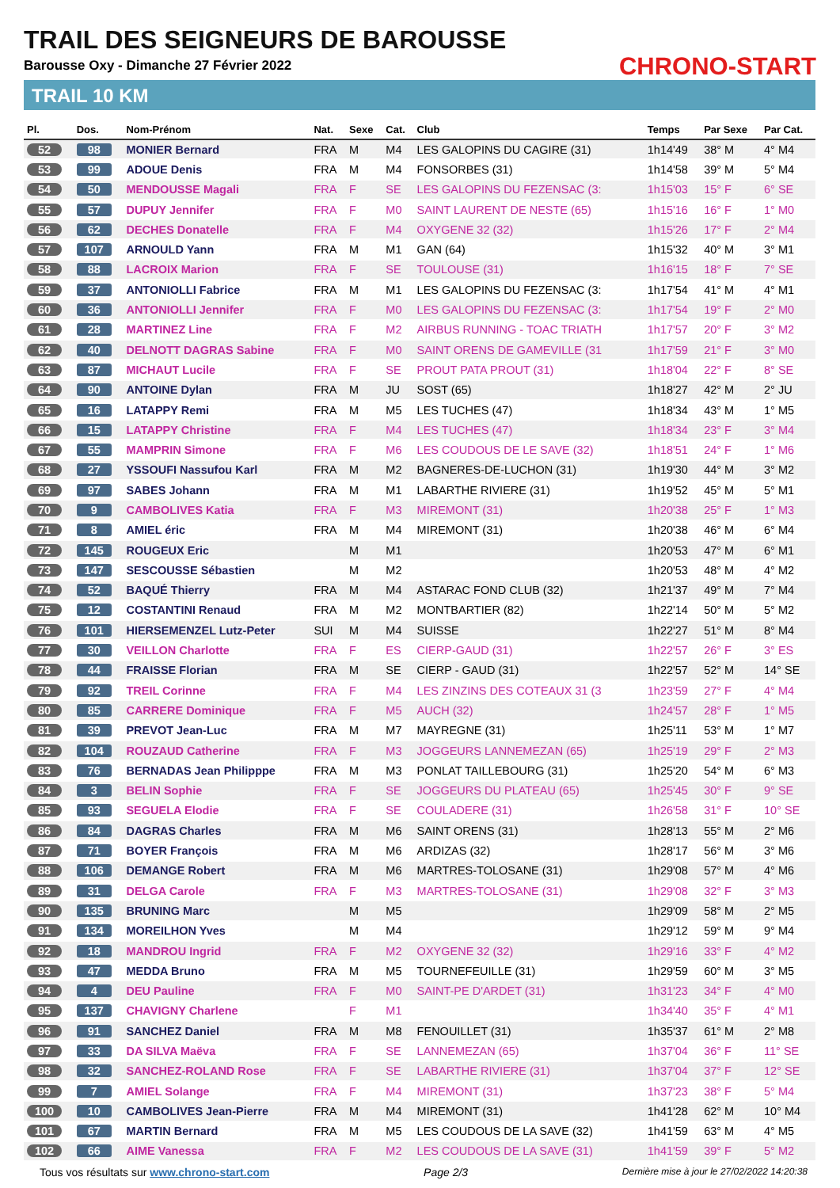TRAIL DES SEIGNEURS DE BAROUSSE
Barousse Oxy - Dimanche 27 Février 2022
CHRONO-START
TRAIL 10 KM
| Pl. | Dos. | Nom-Prénom | Nat. | Sexe | Cat. | Club | Temps | Par Sexe | Par Cat. |
| --- | --- | --- | --- | --- | --- | --- | --- | --- | --- |
| 52 | 98 | MONIER Bernard | FRA | M | M4 | LES GALOPINS DU CAGIRE (31) | 1h14'49 | 38° M | 4° M4 |
| 53 | 99 | ADOUE Denis | FRA | M | M4 | FONSORBES (31) | 1h14'58 | 39° M | 5° M4 |
| 54 | 50 | MENDOUSSE Magali | FRA | F | SE | LES GALOPINS DU FEZENSAC (3: | 1h15'03 | 15° F | 6° SE |
| 55 | 57 | DUPUY Jennifer | FRA | F | M0 | SAINT LAURENT DE NESTE (65) | 1h15'16 | 16° F | 1° M0 |
| 56 | 62 | DECHES Donatelle | FRA | F | M4 | OXYGENE 32 (32) | 1h15'26 | 17° F | 2° M4 |
| 57 | 107 | ARNOULD Yann | FRA | M | M1 | GAN (64) | 1h15'32 | 40° M | 3° M1 |
| 58 | 88 | LACROIX Marion | FRA | F | SE | TOULOUSE (31) | 1h16'15 | 18° F | 7° SE |
| 59 | 37 | ANTONIOLLI Fabrice | FRA | M | M1 | LES GALOPINS DU FEZENSAC (3: | 1h17'54 | 41° M | 4° M1 |
| 60 | 36 | ANTONIOLLI Jennifer | FRA | F | M0 | LES GALOPINS DU FEZENSAC (3: | 1h17'54 | 19° F | 2° M0 |
| 61 | 28 | MARTINEZ Line | FRA | F | M2 | AIRBUS RUNNING - TOAC TRIATH | 1h17'57 | 20° F | 3° M2 |
| 62 | 40 | DELNOTT DAGRAS Sabine | FRA | F | M0 | SAINT ORENS DE GAMEVILLE (31 | 1h17'59 | 21° F | 3° M0 |
| 63 | 87 | MICHAUT Lucile | FRA | F | SE | PROUT PATA PROUT (31) | 1h18'04 | 22° F | 8° SE |
| 64 | 90 | ANTOINE Dylan | FRA | M | JU | SOST (65) | 1h18'27 | 42° M | 2° JU |
| 65 | 16 | LATAPPY Remi | FRA | M | M5 | LES TUCHES (47) | 1h18'34 | 43° M | 1° M5 |
| 66 | 15 | LATAPPY Christine | FRA | F | M4 | LES TUCHES (47) | 1h18'34 | 23° F | 3° M4 |
| 67 | 55 | MAMPRIN Simone | FRA | F | M6 | LES COUDOUS DE LE SAVE (32) | 1h18'51 | 24° F | 1° M6 |
| 68 | 27 | YSSOUFI Nassufou Karl | FRA | M | M2 | BAGNERES-DE-LUCHON (31) | 1h19'30 | 44° M | 3° M2 |
| 69 | 97 | SABES Johann | FRA | M | M1 | LABARTHE RIVIERE (31) | 1h19'52 | 45° M | 5° M1 |
| 70 | 9 | CAMBOLIVES Katia | FRA | F | M3 | MIREMONT (31) | 1h20'38 | 25° F | 1° M3 |
| 71 | 8 | AMIEL éric | FRA | M | M4 | MIREMONT (31) | 1h20'38 | 46° M | 6° M4 |
| 72 | 145 | ROUGEUX Eric | | M | M1 | | 1h20'53 | 47° M | 6° M1 |
| 73 | 147 | SESCOUSSE Sébastien | | M | M2 | | 1h20'53 | 48° M | 4° M2 |
| 74 | 52 | BAQUÉ Thierry | FRA | M | M4 | ASTARAC FOND CLUB (32) | 1h21'37 | 49° M | 7° M4 |
| 75 | 12 | COSTANTINI Renaud | FRA | M | M2 | MONTBARTIER (82) | 1h22'14 | 50° M | 5° M2 |
| 76 | 101 | HIERSEMENZEL Lutz-Peter | SUI | M | M4 | SUISSE | 1h22'27 | 51° M | 8° M4 |
| 77 | 30 | VEILLON Charlotte | FRA | F | ES | CIERP-GAUD (31) | 1h22'57 | 26° F | 3° ES |
| 78 | 44 | FRAISSE Florian | FRA | M | SE | CIERP - GAUD (31) | 1h22'57 | 52° M | 14° SE |
| 79 | 92 | TREIL Corinne | FRA | F | M4 | LES ZINZINS DES COTEAUX 31 (3 | 1h23'59 | 27° F | 4° M4 |
| 80 | 85 | CARRERE Dominique | FRA | F | M5 | AUCH (32) | 1h24'57 | 28° F | 1° M5 |
| 81 | 39 | PREVOT Jean-Luc | FRA | M | M7 | MAYREGNE (31) | 1h25'11 | 53° M | 1° M7 |
| 82 | 104 | ROUZAUD Catherine | FRA | F | M3 | JOGGEURS LANNEMEZAN (65) | 1h25'19 | 29° F | 2° M3 |
| 83 | 76 | BERNADAS Jean Philipppe | FRA | M | M3 | PONLAT TAILLEBOURG (31) | 1h25'20 | 54° M | 6° M3 |
| 84 | 3 | BELIN Sophie | FRA | F | SE | JOGGEURS DU PLATEAU (65) | 1h25'45 | 30° F | 9° SE |
| 85 | 93 | SEGUELA Elodie | FRA | F | SE | COULADERE (31) | 1h26'58 | 31° F | 10° SE |
| 86 | 84 | DAGRAS Charles | FRA | M | M6 | SAINT ORENS (31) | 1h28'13 | 55° M | 2° M6 |
| 87 | 71 | BOYER François | FRA | M | M6 | ARDIZAS (32) | 1h28'17 | 56° M | 3° M6 |
| 88 | 106 | DEMANGE Robert | FRA | M | M6 | MARTRES-TOLOSANE (31) | 1h29'08 | 57° M | 4° M6 |
| 89 | 31 | DELGA Carole | FRA | F | M3 | MARTRES-TOLOSANE (31) | 1h29'08 | 32° F | 3° M3 |
| 90 | 135 | BRUNING Marc | | M | M5 | | 1h29'09 | 58° M | 2° M5 |
| 91 | 134 | MOREILHON Yves | | M | M4 | | 1h29'12 | 59° M | 9° M4 |
| 92 | 18 | MANDROU Ingrid | FRA | F | M2 | OXYGENE 32 (32) | 1h29'16 | 33° F | 4° M2 |
| 93 | 47 | MEDDA Bruno | FRA | M | M5 | TOURNEFEUILLE (31) | 1h29'59 | 60° M | 3° M5 |
| 94 | 4 | DEU Pauline | FRA | F | M0 | SAINT-PE D'ARDET (31) | 1h31'23 | 34° F | 4° M0 |
| 95 | 137 | CHAVIGNY Charlene | | F | M1 | | 1h34'40 | 35° F | 4° M1 |
| 96 | 91 | SANCHEZ Daniel | FRA | M | M8 | FENOUILLET (31) | 1h35'37 | 61° M | 2° M8 |
| 97 | 33 | DA SILVA Maëva | FRA | F | SE | LANNEMEZAN (65) | 1h37'04 | 36° F | 11° SE |
| 98 | 32 | SANCHEZ-ROLAND Rose | FRA | F | SE | LABARTHE RIVIERE (31) | 1h37'04 | 37° F | 12° SE |
| 99 | 7 | AMIEL Solange | FRA | F | M4 | MIREMONT (31) | 1h37'23 | 38° F | 5° M4 |
| 100 | 10 | CAMBOLIVES Jean-Pierre | FRA | M | M4 | MIREMONT (31) | 1h41'28 | 62° M | 10° M4 |
| 101 | 67 | MARTIN Bernard | FRA | M | M5 | LES COUDOUS DE LA SAVE (32) | 1h41'59 | 63° M | 4° M5 |
| 102 | 66 | AIME Vanessa | FRA | F | M2 | LES COUDOUS DE LA SAVE (31) | 1h41'59 | 39° F | 5° M2 |
Tous vos résultats sur www.chrono-start.com Page 2/3 Dernière mise à jour le 27/02/2022 14:20:38